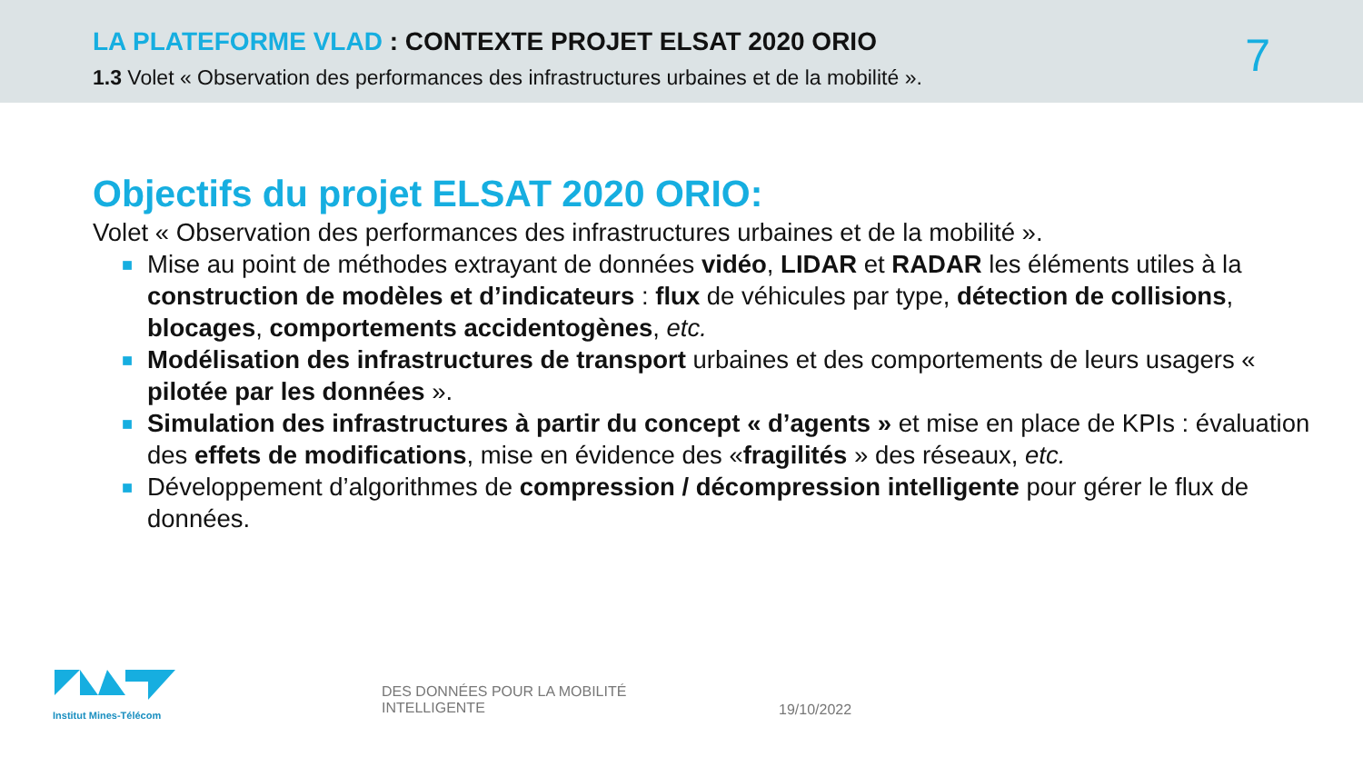LA PLATEFORME VLAD : CONTEXTE PROJET ELSAT 2020 ORIO
1.3 Volet « Observation des performances des infrastructures urbaines et de la mobilité ».
7
Objectifs du projet ELSAT 2020 ORIO:
Volet « Observation des performances des infrastructures urbaines et de la mobilité ».
■ Mise au point de méthodes extrayant de données vidéo, LIDAR et RADAR les éléments utiles à la construction de modèles et d’indicateurs : flux de véhicules par type, détection de collisions, blocages, comportements accidentogènes, etc.
■ Modélisation des infrastructures de transport urbaines et des comportements de leurs usagers « pilotée par les données ».
■ Simulation des infrastructures à partir du concept « d’agents » et mise en place de KPIs : évaluation des effets de modifications, mise en évidence des «fragilités » des réseaux, etc.
■ Développement d’algorithmes de compression / décompression intelligente pour gérer le flux de données.
Institut Mines-Télécom
DES DONNÉES POUR LA MOBILITÉ
INTELLIGENTE
19/10/2022